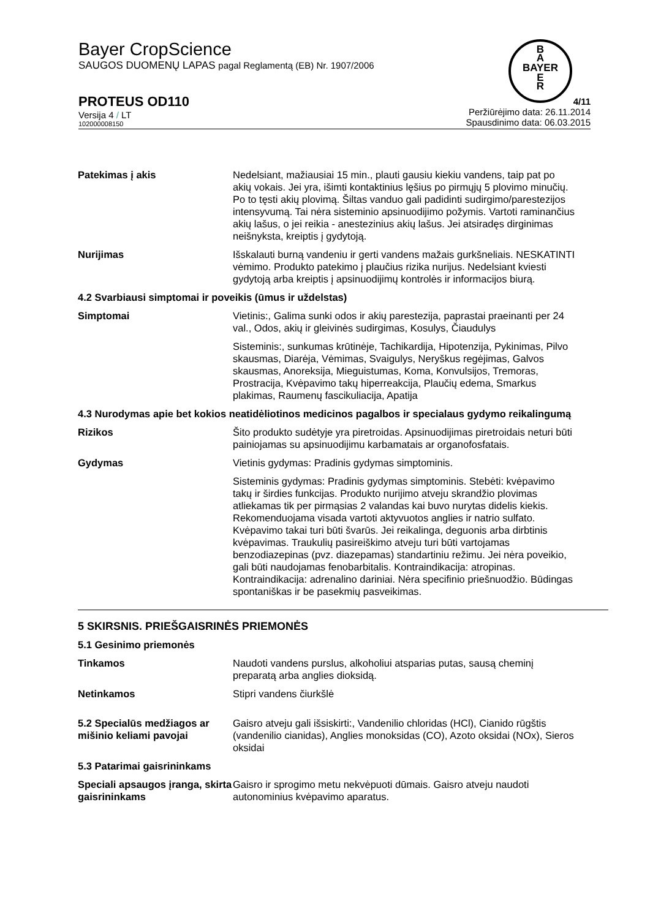B
A
BAYER
E
R
Bayer CropScience
SAUGOS DUOMENŲ LAPAS pagal Reglamentą (EB) Nr. 1907/2006
PROTEUS OD110
Versija 4 / LT
102000008150
4/11
Peržiūrėjimo data: 26.11.2014
Spausdinimo data: 06.03.2015
Patekimas į akis Nedelsiant, mažiausiai 15 min., plauti gausiu kiekiu vandens, taip pat po akių vokais. Jei yra, išimti kontaktinius lęšius po pirmųjų 5 plovimo minučių. Po to tęsti akių plovimą. Šiltas vanduo gali padidinti sudirgimo/parestezijos intensyvumą. Tai nėra sisteminio apsinuodijimo požymis. Vartoti raminančius akių lašus, o jei reikia - anestezinius akių lašus. Jei atsiradęs dirginimas neišnyksta, kreiptis į gydytoją.
Nurijimas Išskalauti burną vandeniu ir gerti vandens mažais gurkšneliais. NESKATINTI vėmimo. Produkto patekimo į plaučius rizika nurijus. Nedelsiant kviesti gydytoją arba kreiptis į apsinuodijimų kontrolės ir informacijos biurą.
4.2 Svarbiausi simptomai ir poveikis (ūmus ir uždelstas)
Simptomai Vietinis:, Galima sunki odos ir akių parestezija, paprastai praeinanti per 24 val., Odos, akių ir gleivinės sudirgimas, Kosulys, Čiaudulys
Sisteminis:, sunkumas krūtinėje, Tachikardija, Hipotenzija, Pykinimas, Pilvo skausmas, Diarėja, Vėmimas, Svaigulys, Neryškus regėjimas, Galvos skausmas, Anoreksija, Mieguistumas, Koma, Konvulsijos, Tremoras, Prostracija, Kvėpavimo takų hiperreakcija, Plaučių edema, Smarkus plakimas, Raumenų fascikuliacija, Apatija
4.3 Nurodymas apie bet kokios neatidėliotinos medicinos pagalbos ir specialaus gydymo reikalingumą
Rizikos Šito produkto sudėtyje yra piretroidas. Apsinuodijimas piretroidais neturi būti painiojamas su apsinuodijimu karbamatais ar organofosfatais.
Gydymas Vietinis gydymas: Pradinis gydymas simptominis.
Sisteminis gydymas: Pradinis gydymas simptominis. Stebėti: kvėpavimo takų ir širdies funkcijas. Produkto nurijimo atveju skrandžio plovimas atliekamas tik per pirmąsias 2 valandas kai buvo nurytas didelis kiekis. Rekomenduojama visada vartoti aktyvuotos anglies ir natrio sulfato. Kvėpavimo takai turi būti švarūs. Jei reikalinga, deguonis arba dirbtinis kvėpavimas. Traukulių pasireiškimo atveju turi būti vartojamas benzodiazepinas (pvz. diazepamas) standartiniu režimu. Jei nėra poveikio, gali būti naudojamas fenobarbitalis. Kontraindikacija: atropinas. Kontraindikacija: adrenalino dariniai. Nėra specifinio priešnuodžio. Būdingas spontaniškas ir be pasekmių pasveikimas.
5 SKIRSNIS. PRIEŠGAISRINĖS PRIEMONĖS
5.1 Gesinimo priemonės
Tinkamos Naudoti vandens purslus, alkoholiui atsparias putas, sausą cheminį preparatą arba anglies dioksidą.
Netinkamos Stipri vandens čiurkšlė
5.2 Specialūs medžiagos ar mišinio keliami pavojai
Gaisro atveju gali išsiskirti:, Vandenilio chloridas (HCl), Cianido rūgštis (vandenilio cianidas), Anglies monoksidas (CO), Azoto oksidai (NOx), Sieros oksidai
5.3 Patarimai gaisrininkams
Speciali apsaugos įranga, skirta gaisrininkams
Gaisro ir sprogimo metu nekvėpuoti dūmais. Gaisro atveju naudoti autonominius kvėpavimo aparatus.